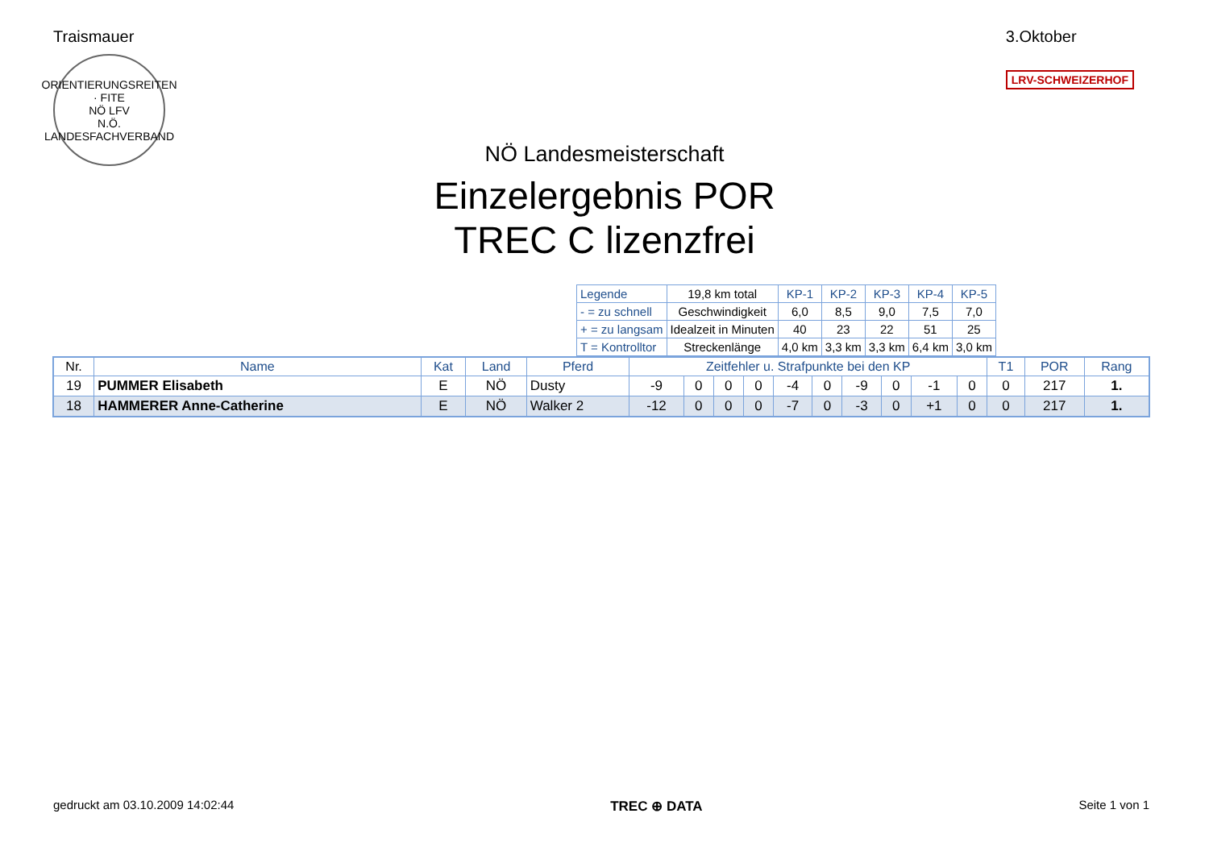Traismauer
ORIENTIERUNGSREITEN · FITE
NÖ LFV
N.Ö. LANDESFACHVERBAND
3.Oktober
LRV-SCHWEIZERHOF
NÖ Landesmeisterschaft
Einzelergebnis POR
TREC C lizenzfrei
| Legende | 19,8 km total | KP-1 | KP-2 | KP-3 | KP-4 | KP-5 |
| - = zu schnell | Geschwindigkeit | 6,0 | 8,5 | 9,0 | 7,5 | 7,0 |
| + = zu langsam | Idealzeit in Minuten | 40 | 23 | 22 | 51 | 25 |
| T = Kontrolltor | Streckenlänge | 4,0 km | 3,3 km | 3,3 km | 6,4 km | 3,0 km |
| Nr. | Name | Kat | Land | Pferd | Zeitfehler u. Strafpunkte bei den KP | | | | | | | | | | T1 | POR | Rang |
| --- | --- | --- | --- | --- | --- | --- | --- | --- | --- | --- | --- | --- | --- | --- | --- | --- | --- |
| 19 | PUMMER Elisabeth | E | NÖ | Dusty | -9 | 0 | 0 | 0 | -4 | 0 | -9 | 0 | -1 | 0 | 0 | 217 | 1. |
| 18 | HAMMERER Anne-Catherine | E | NÖ | Walker 2 | -12 | 0 | 0 | 0 | -7 | 0 | -3 | 0 | +1 | 0 | 0 | 217 | 1. |
gedruckt am 03.10.2009 14:02:44 TREC ⊕ DATA Seite 1 von 1